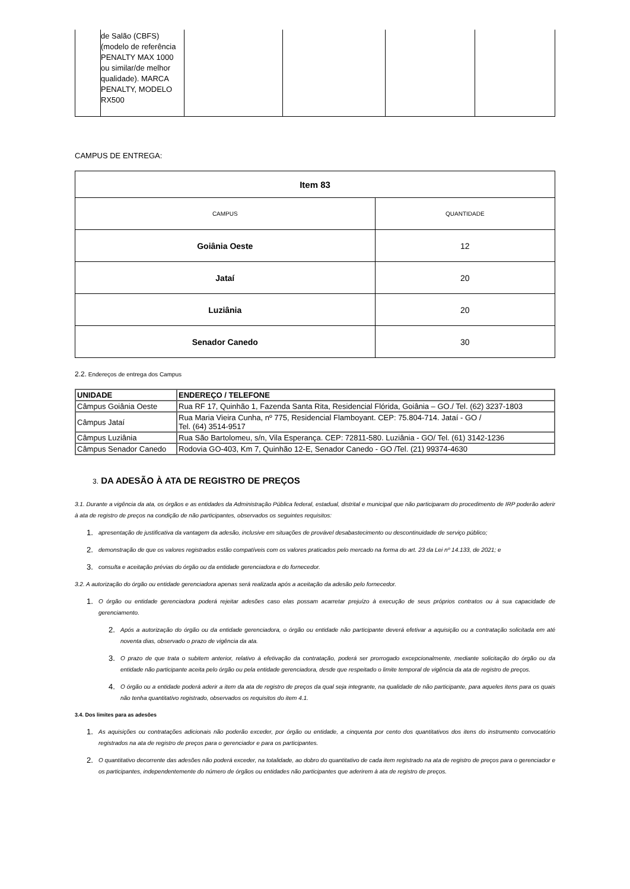| | de Salão (CBFS) (modelo de referência PENALTY MAX 1000 ou similar/de melhor qualidade). MARCA PENALTY, MODELO RX500 | | | | |
CAMPUS DE ENTREGA:
| Item 83 | |
| --- | --- |
| CAMPUS | QUANTIDADE |
| Goiânia Oeste | 12 |
| Jataí | 20 |
| Luziânia | 20 |
| Senador Canedo | 30 |
2.2. Endereços de entrega dos Campus
| UNIDADE | ENDEREÇO / TELEFONE |
| Câmpus Goiânia Oeste | Rua RF 17, Quinhão 1, Fazenda Santa Rita, Residencial Flórida, Goiânia – GO./ Tel. (62) 3237-1803 |
| Câmpus Jataí | Rua Maria Vieira Cunha, nº 775, Residencial Flamboyant. CEP: 75.804-714. Jataí - GO / Tel. (64) 3514-9517 |
| Câmpus Luziânia | Rua São Bartolomeu, s/n, Vila Esperança. CEP: 72811-580. Luziânia - GO/ Tel. (61) 3142-1236 |
| Câmpus Senador Canedo | Rodovia GO-403, Km 7, Quinhão 12-E, Senador Canedo - GO /Tel. (21) 99374-4630 |
3. DA ADESÃO À ATA DE REGISTRO DE PREÇOS
3.1. Durante a vigência da ata, os órgãos e as entidades da Administração Pública federal, estadual, distrital e municipal que não participaram do procedimento de IRP poderão aderir à ata de registro de preços na condição de não participantes, observados os seguintes requisitos:
1. apresentação de justificativa da vantagem da adesão, inclusive em situações de provável desabastecimento ou descontinuidade de serviço público;
2. demonstração de que os valores registrados estão compatíveis com os valores praticados pelo mercado na forma do art. 23 da Lei nº 14.133, de 2021; e
3. consulta e aceitação prévias do órgão ou da entidade gerenciadora e do fornecedor.
3.2. A autorização do órgão ou entidade gerenciadora apenas será realizada após a aceitação da adesão pelo fornecedor.
1. O órgão ou entidade gerenciadora poderá rejeitar adesões caso elas possam acarretar prejuízo à execução de seus próprios contratos ou à sua capacidade de gerenciamento.
2. Após a autorização do órgão ou da entidade gerenciadora, o órgão ou entidade não participante deverá efetivar a aquisição ou a contratação solicitada em até noventa dias, observado o prazo de vigência da ata.
3. O prazo de que trata o subitem anterior, relativo à efetivação da contratação, poderá ser prorrogado excepcionalmente, mediante solicitação do órgão ou da entidade não participante aceita pelo órgão ou pela entidade gerenciadora, desde que respeitado o limite temporal de vigência da ata de registro de preços.
4. O órgão ou a entidade poderá aderir a item da ata de registro de preços da qual seja integrante, na qualidade de não participante, para aqueles itens para os quais não tenha quantitativo registrado, observados os requisitos do item 4.1.
3.4. Dos limites para as adesões
1. As aquisições ou contratações adicionais não poderão exceder, por órgão ou entidade, a cinquenta por cento dos quantitativos dos itens do instrumento convocatório registrados na ata de registro de preços para o gerenciador e para os participantes.
2. O quantitativo decorrente das adesões não poderá exceder, na totalidade, ao dobro do quantitativo de cada item registrado na ata de registro de preços para o gerenciador e os participantes, independentemente do número de órgãos ou entidades não participantes que aderirem à ata de registro de preços.